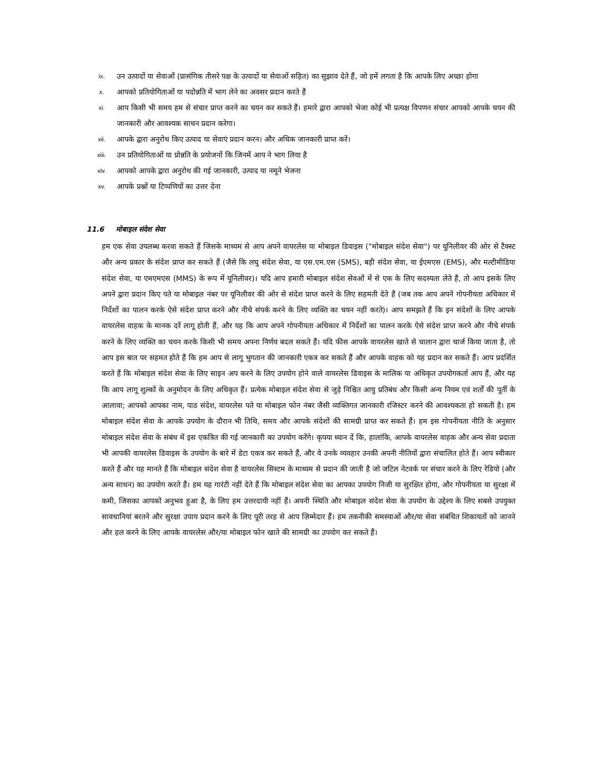ix.
उन उत्पादों या सेवाओं (प्रासंगिक तीसरे पक्ष के उत्पादों या सेवाओं सहित) का सुझाव देते हैं, जो हमें लगता है कि आपके लिए अच्छा होगा
x.
आपको प्रतियोगिताओं या पदोन्नति में भाग लेने का अवसर प्रदान करते हैं
xi.
आप किसी भी समय हम से संचार प्राप्त करने का चयन कर सकते हैं। हमारे द्वारा आपको भेजा कोई भी प्रत्यक्ष विपणन संचार आपको आपके चयन की जानकारी और आवश्यक साधन प्रदान करेगा।
xii.
आपके द्वारा अनुरोध किए उत्पाद या सेवाएं प्रदान करन। और अधिक जानकारी प्राप्त करें।
xiii.
उन प्रतियोगिताओं या प्रोन्नति के प्रयोजनों कि जिनमें आप ने भाग लिया है
xiv.
आपको आपके द्वारा अनुरोध की गई जानकारी, उत्पाद या नमूने भेजना
xv.
आपके प्रश्नों या टिप्पणियों का उत्तर देना
11.6 मोबाइल संदेश सेवा
हम एक सेवा उपलब्ध करवा सकते हैं जिसके माध्यम से आप अपने वायरलेस या मोबाइल डिवाइस ("मोबाइल संदेश सेवा") पर यूनिलीवर की ओर से टैक्स्ट और अन्य प्रकार के संदेश प्राप्त कर सकते हैं (जैसे कि लघु संदेश सेवा, या एस.एम.एस (SMS), बड़ी संदेश सेवा, या ईएमएस (EMS), और मल्टीमीडिया संदेश सेवा, या एमएमएस (MMS) के रूप में यूनिलीवर)। यदि आप हमारी मोबाइल संदेश सेवओं में से एक के लिए सदस्यता लेते हैं, तो आप इसके लिए अपने द्वारा प्रदान किए पते या मोबाइल नंबर पर यूनिलीवर की ओर से संदेश प्राप्त करने के लिए सहमती देते हैं (जब तक आप अपने गोपनीयता अधिकार में निर्देशों का पालन करके ऐसे संदेश प्राप्त करने और नीचे संपर्क करने के लिए व्यक्ति का चयन नहीं करते)। आप समझते हैं कि इन संदेशों के लिए आपके वायरलेस वाहक के मानक दरें लागू होती हैं, और यह कि आप अपने गोपनीयता अधिकार में निर्देशों का पालन करके ऐसे संदेश प्राप्त करने और नीचे संपर्क करने के लिए व्यक्ति का चयन करके किसी भी समय अपना निर्णय बदल सकते हैं। यदि फीस आपके वायरलेस खाते से चालान द्वारा चार्ज किया जाता है, तो आप इस बात पर सहमत होते हैं कि हम आप से लागू भुगतान की जानकारी एकत्र कर सकते हैं और आपके वाहक को यह प्रदान कर सकते हैं। आप प्रदर्शित करते हैं कि मोबाइल संदेश सेवा के लिए साइन अप करने के लिए उपयोग होने वाले वायरलेस डिवाइस के मालिक या अधिकृत उपयोगकर्ता आप हैं, और यह कि आप लागू शुल्कों के अनुमोदन के लिए अधिकृत हैं। प्रत्येक मोबाइल संदेश सेवा से जुड़े निश्चित आयु प्रतिबंध और किसी अन्य नियम एवं शर्तों की पूर्ती के आलावा; आपको आपका नाम, पाठ संदेश, वायरलेस पते या मोबाइल फोन नंबर जैसी व्यक्तिगत जानकारी रजिस्टर करने की आवश्यकता हो सकती है। हम मोबाइल संदेश सेवा के आपके उपयोग के दौरान भी तिथि, समय और आपके संदेशों की सामग्री प्राप्त कर सकते हैं। हम इस गोपनीयता नीति के अनुसार मोबाइल संदेश सेवा के संबंध में इस एकत्रित की गई जानकारी का उपयोग करेंगे। कृपया ध्यान दें कि, हालांकि, आपके वायरलेस वाहक और अन्य सेवा प्रदाता भी आपकी वायरलेस डिवाइस के उपयोग के बारे में डेटा एकत्र कर सकते हैं, और वे उनके व्यवहार उनकी अपनी नीतियों द्वारा संचालित होते हैं। आप स्वीकार करते हैं और यह मानते हैं कि मोबाइल संदेश सेवा है वायरलेस सिस्टम के माध्यम से प्रदान की जाती है जो जटिल नेटवर्क पर संचार करने के लिए रेडियो (और अन्य साधन) का उपयोग करते हैं। हम यह गारंटी नहीं देते हैं कि मोबाइल संदेश सेवा का आपका उपयोग निजी या सुरक्षित होगा, और गोपनीयता या सुरक्षा में कमी, जिसका आपको अनुभव हुआ है, के लिए हम उत्तरदायी नहीं हैं। अपनी स्थिति और मोबाइल संदेश सेवा के उपयोग के उद्देश्य के लिए सबसे उपयुक्त सावधानियां बरतने और सुरक्षा उपाय प्रदान करने के लिए पूरी तरह से आप ज़िम्मेदार हैं। हम तकनीकी समस्याओं और/या सेवा संबंधित शिकायतों को जानने और हल करने के लिए आपके वायरलेस और/या मोबाइल फोन खाते की सामग्री का उपयोग कर सकते हैं।